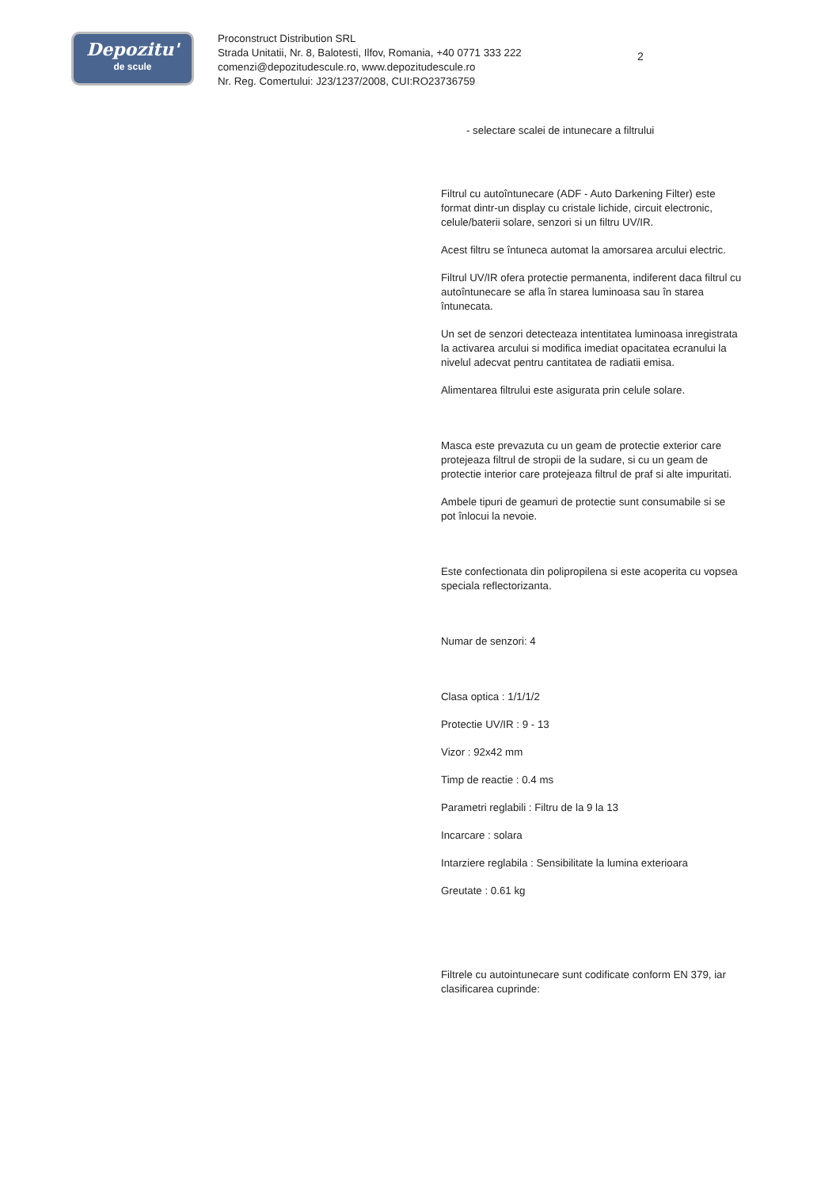Depozitu'
de scule
Proconstruct Distribution SRL
Strada Unitatii, Nr. 8, Balotesti, Ilfov, Romania, +40 0771 333 222
comenzi@depozitudescule.ro, www.depozitudescule.ro
Nr. Reg. Comertului: J23/1237/2008, CUI:RO23736759
2
- selectare scalei de intunecare a filtrului
Filtrul cu autoîntunecare (ADF - Auto Darkening Filter) este format dintr-un display cu cristale lichide, circuit electronic, celule/baterii solare, senzori si un filtru UV/IR.
Acest filtru se întuneca automat la amorsarea arcului electric.
Filtrul UV/IR ofera protectie permanenta, indiferent daca filtrul cu autoîntunecare se afla în starea luminoasa sau în starea întunecata.
Un set de senzori detecteaza intentitatea luminoasa inregistrata la activarea arcului si modifica imediat opacitatea ecranului la nivelul adecvat pentru cantitatea de radiatii emisa.
Alimentarea filtrului este asigurata prin celule solare.
Masca este prevazuta cu un geam de protectie exterior care protejeaza filtrul de stropii de la sudare, si cu un geam de protectie interior care protejeaza filtrul de praf si alte impuritati.
Ambele tipuri de geamuri de protectie sunt consumabile si se pot înlocui la nevoie.
Este confectionata din polipropilena si este acoperita cu vopsea speciala reflectorizanta.
Numar de senzori: 4
Clasa optica : 1/1/1/2
Protectie UV/IR : 9 - 13
Vizor : 92x42 mm
Timp de reactie : 0.4 ms
Parametri reglabili : Filtru de la 9 la 13
Incarcare : solara
Intarziere reglabila : Sensibilitate la lumina exterioara
Greutate : 0.61 kg
Filtrele cu autointunecare sunt codificate conform EN 379, iar clasificarea cuprinde: